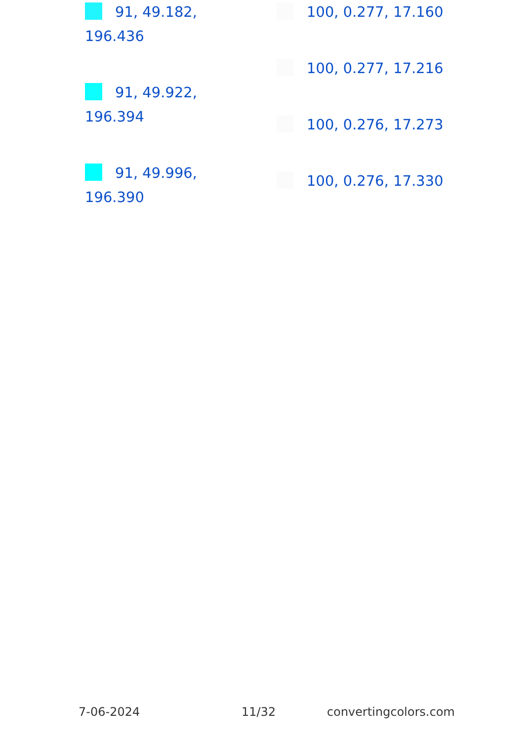91, 49.182, 196.436
91, 49.922, 196.394
91, 49.996, 196.390
100, 0.277, 17.160
100, 0.277, 17.216
100, 0.276, 17.273
100, 0.276, 17.330
7-06-2024 11/32 convertingcolors.com